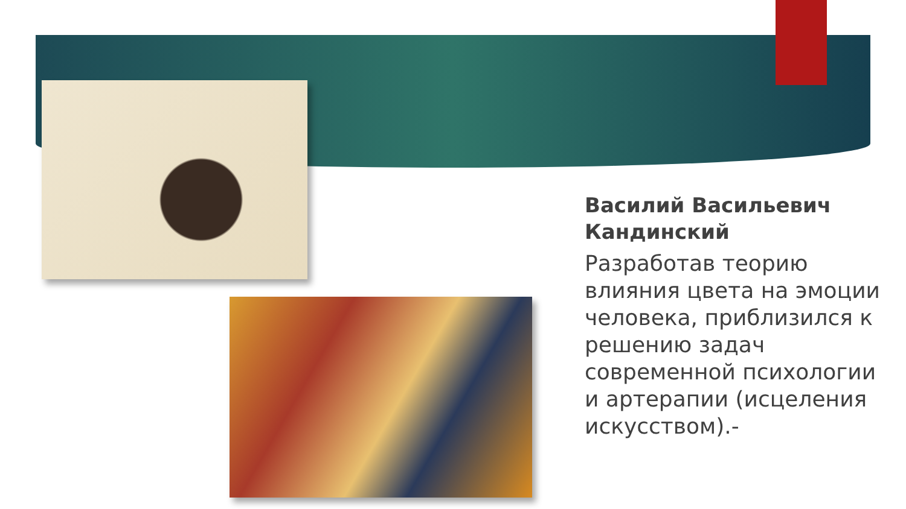Василий Васильевич Кандинский
Разработав теорию влияния цвета на эмоции человека, приблизился к решению задач современной психологии и артерапии (исцеления искусством).-